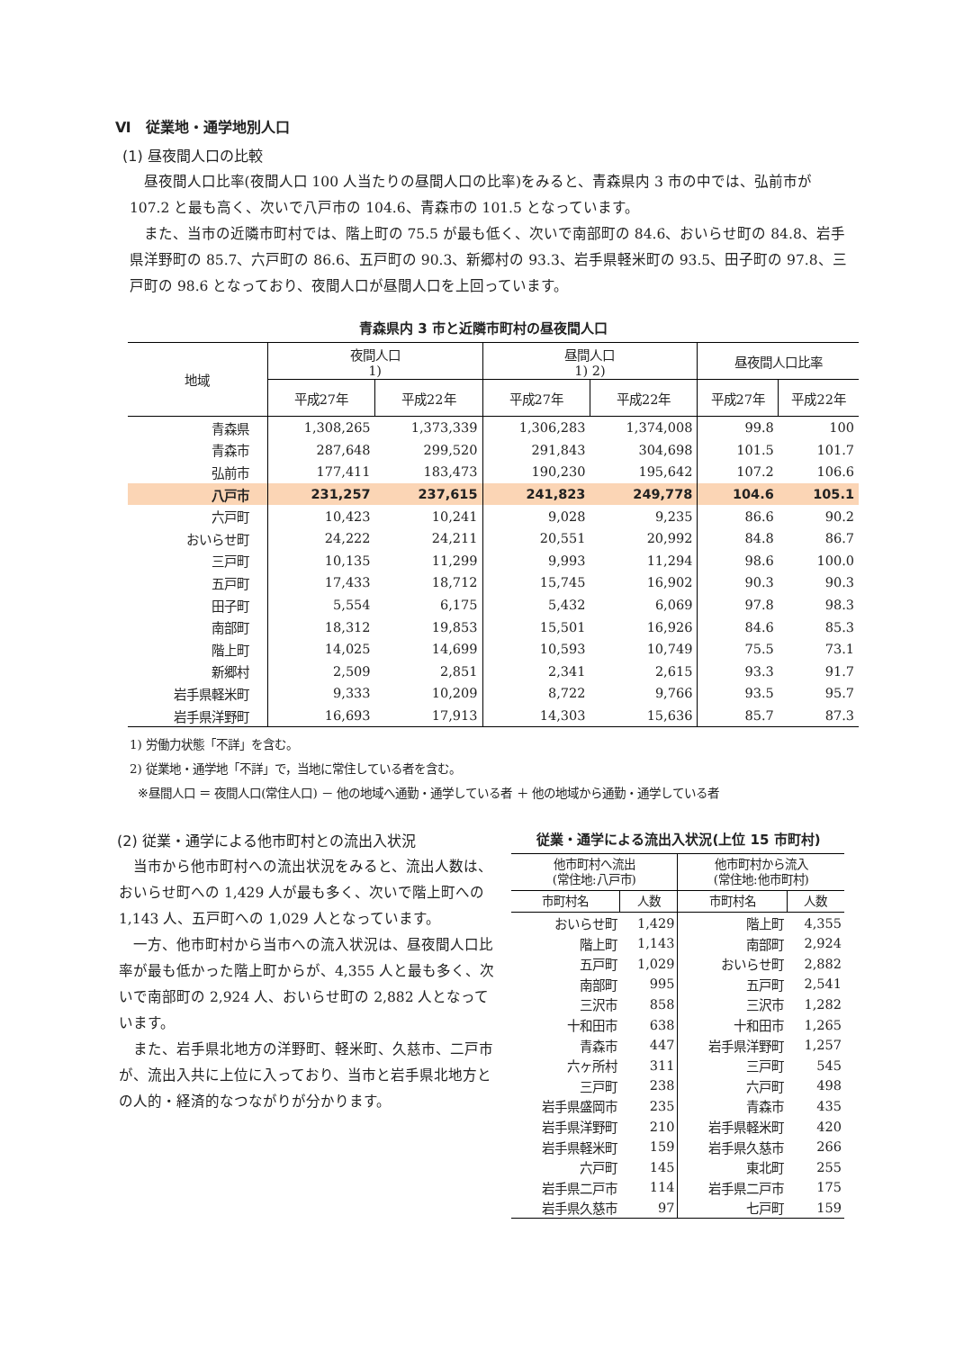Ⅵ　従業地・通学地別人口
(1) 昼夜間人口の比較
昼夜間人口比率(夜間人口 100 人当たりの昼間人口の比率)をみると、青森県内 3 市の中では、弘前市が 107.2 と最も高く、次いで八戸市の 104.6、青森市の 101.5 となっています。
また、当市の近隣市町村では、階上町の 75.5 が最も低く、次いで南部町の 84.6、おいらせ町の 84.8、岩手県洋野町の 85.7、六戸町の 86.6、五戸町の 90.3、新郷村の 93.3、岩手県軽米町の 93.5、田子町の 97.8、三戸町の 98.6 となっており、夜間人口が昼間人口を上回っています。
青森県内 3 市と近隣市町村の昼夜間人口
| 地域 | 夜間人口 1) | | 昼間人口 1) 2) | | 昼夜間人口比率 | |
| --- | --- | --- | --- | --- | --- | --- |
| | 平成27年 | 平成22年 | 平成27年 | 平成22年 | 平成27年 | 平成22年 |
| 青森県 | 1,308,265 | 1,373,339 | 1,306,283 | 1,374,008 | 99.8 | 100 |
| 青森市 | 287,648 | 299,520 | 291,843 | 304,698 | 101.5 | 101.7 |
| 弘前市 | 177,411 | 183,473 | 190,230 | 195,642 | 107.2 | 106.6 |
| 八戸市 | 231,257 | 237,615 | 241,823 | 249,778 | 104.6 | 105.1 |
| 六戸町 | 10,423 | 10,241 | 9,028 | 9,235 | 86.6 | 90.2 |
| おいらせ町 | 24,222 | 24,211 | 20,551 | 20,992 | 84.8 | 86.7 |
| 三戸町 | 10,135 | 11,299 | 9,993 | 11,294 | 98.6 | 100.0 |
| 五戸町 | 17,433 | 18,712 | 15,745 | 16,902 | 90.3 | 90.3 |
| 田子町 | 5,554 | 6,175 | 5,432 | 6,069 | 97.8 | 98.3 |
| 南部町 | 18,312 | 19,853 | 15,501 | 16,926 | 84.6 | 85.3 |
| 階上町 | 14,025 | 14,699 | 10,593 | 10,749 | 75.5 | 73.1 |
| 新郷村 | 2,509 | 2,851 | 2,341 | 2,615 | 93.3 | 91.7 |
| 岩手県軽米町 | 9,333 | 10,209 | 8,722 | 9,766 | 93.5 | 95.7 |
| 岩手県洋野町 | 16,693 | 17,913 | 14,303 | 15,636 | 85.7 | 87.3 |
1) 労働力状態「不詳」を含む。
2) 従業地・通学地「不詳」で，当地に常住している者を含む。
※昼間人口 ＝ 夜間人口(常住人口) － 他の地域へ通勤・通学している者 ＋ 他の地域から通勤・通学している者
(2) 従業・通学による他市町村との流出入状況
当市から他市町村への流出状況をみると、流出人数は、おいらせ町への 1,429 人が最も多く、次いで階上町への 1,143 人、五戸町への 1,029 人となっています。
一方、他市町村から当市への流入状況は、昼夜間人口比率が最も低かった階上町からが、4,355 人と最も多く、次いで南部町の 2,924 人、おいらせ町の 2,882 人となっています。
また、岩手県北地方の洋野町、軽米町、久慈市、二戸市が、流出入共に上位に入っており、当市と岩手県北地方との人的・経済的なつながりが分かります。
従業・通学による流出入状況(上位 15 市町村)
| 他市町村へ流出 (常住地:八戸市) | | 他市町村から流入 (常住地:他市町村) | |
| --- | --- | --- | --- |
| 市町村名 | 人数 | 市町村名 | 人数 |
| おいらせ町 | 1,429 | 階上町 | 4,355 |
| 階上町 | 1,143 | 南部町 | 2,924 |
| 五戸町 | 1,029 | おいらせ町 | 2,882 |
| 南部町 | 995 | 五戸町 | 2,541 |
| 三沢市 | 858 | 三沢市 | 1,282 |
| 十和田市 | 638 | 十和田市 | 1,265 |
| 青森市 | 447 | 岩手県洋野町 | 1,257 |
| 六ヶ所村 | 311 | 三戸町 | 545 |
| 三戸町 | 238 | 六戸町 | 498 |
| 岩手県盛岡市 | 235 | 青森市 | 435 |
| 岩手県洋野町 | 210 | 岩手県軽米町 | 420 |
| 岩手県軽米町 | 159 | 岩手県久慈市 | 266 |
| 六戸町 | 145 | 東北町 | 255 |
| 岩手県二戸市 | 114 | 岩手県二戸市 | 175 |
| 岩手県久慈市 | 97 | 七戸町 | 159 |